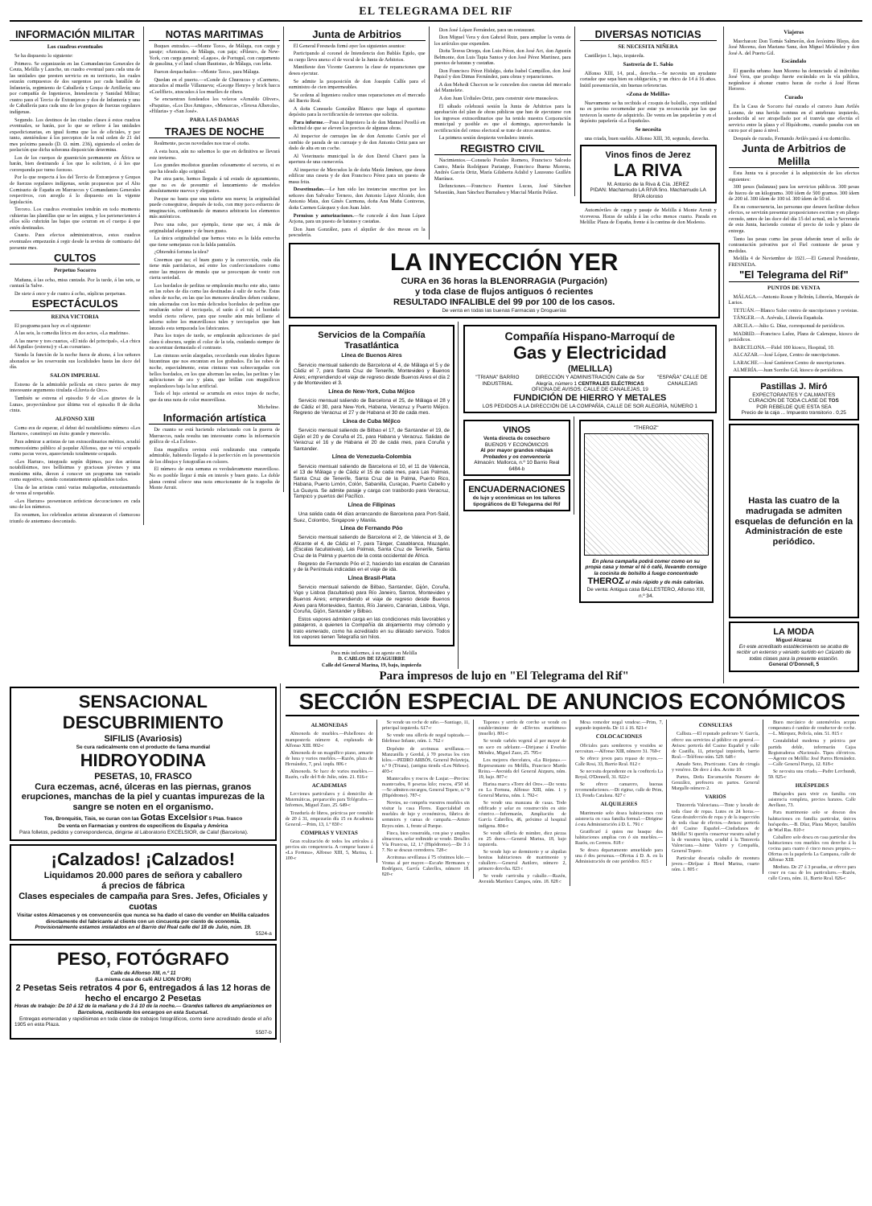EL TELEGRAMA DEL RIF
INFORMACIÓN MILITAR
Los cuadros eventuales
Se ha dispuesto lo siguiente:
Primero. Se organizarán en las Comandancias Generales de Ceuta, Melilla y Larache, un cuadro eventual para cada una de las unidades que presten servicio en su territorio, los cuales estarán compuestos de dos sargentos por cada batallón de Infantería, regimiento de Caballería y Grupo de Artillería; uno por compañía de Ingenieros, Intendencia y Sanidad Militar; cuatro para el Tercio de Extranjeros y dos de Infantería y uno de Caballería para cada uno de los grupos de fuerzas regulares indígenas.
Segundo. Los destinos de las citadas clases á estos cuadros eventuales, se harán, por lo que se refiere á las unidades expedicionarias, en igual forma que los de oficiales, y por tanto, ateniéndose á los preceptos de la real orden de 21 del mes próximo pasado (D. O. núm. 236), siguiendo el orden de prelación que dicha soberana disposición determina.
Los de los cuerpos de guarnición permanente en África se harán, bien destinando á los que lo soliciten, ó á los que corresponda por turno forzoso.
Por lo que respecta á los del Tercio de Extranjeros y Grupos de fuerzas regulares indígenas, serán propuestos por el Alto Comisario de España en Marruecos y Comandantes Generales respectivos, con arreglo á lo dispuesto en la vigente legislación.
Tercero. Los cuadros eventuales tendrán en todo momento cubiertas las plantillas que se les asigna, y los pertenecientes á ellos sólo cubrirán las bajas que ocurran en el cuerpo á que estén destinados.
Cuarto. Para efectos administrativos, estos cuadros eventuales empezarán á regir desde la revista de comisario del presente mes.
CULTOS
Perpetuo Socorro
Mañana, á las ocho, misa cantada. Por la tarde, á las seis, se cantará la Salve.
De siete á once y de cuatro á ocho, súplicas perpetuas.
ESPECTÁCULOS
REINA VICTORIA
El programa para hoy es el siguiente:
A las seis, la comedia lírica en dos actos, «La madrina».
A las nueve y tres cuartos, «El nido del principal», «La chica del Aguila» (estreno) y «Las corsarias».
Siendo la función de la noche fuera de abono, á los señores abonados se les reservarán sus localidades hasta las doce del día.
SALON IMPERIAL
Estreno de la admirable película en cinco partes de muy interesante argumento titulada «Lluvia de Oro».
También se estrena el episodio 9 de «Los ginetes de la Luna», proyectándose por última vez el episodio 8 de dicha cinta.
ALFONSO XIII
Como era de esperar, el debut del notabilísimo número «Les Harturs», constituyó un éxito grande y merecido.
Para admirar a artistas de tan extraordinarios méritos, acudió numerosísimo público al popular Alfonso, que se vió ocupado como pocas veces, apareciendo totalmente ocupado.
«Les Hartur», integrado según dijimos, por dos artistas notabilísimos, tres bellísimas y graciosas jóvenes y una monísima niña, dieron á conocer un programa tan variado como sugestivo, siendo constantemente aplaudidos todos.
Una de las artistas cantó varias malagueñas, entusiasmando de veras al respetable.
«Les Harturs» presentaron artísticas decoraciones en cada uno de los números.
En resumen, los celebrados artistas alcanzaron el clamoroso triunfo de antemano descontado.
NOTAS MARITIMAS
Buques entrados.—«Monte Toro», de Málaga, con carga y pasaje; «Antonia», de Málaga, con paja; «Fileur», de New-York, con carga general; «Lagos», de Portugal, con cargamento de gasolina, y el laud «Juan Bautista», de Málaga, con leña.
Fueron despachados—«Monte Toro», para Málaga.
Quedan en el puerto.—«Conde de Churruca» y «Carmen», atracados al muelle Villanueva; «George Henry» y brick barca «Coelffiet», atracados á los muelles de ribera.
Se encuentran fondeados los veleros «Arnaldo Oliver», «Paquita», «Los Dos Amigos», «Menorca», «Teresa Alberola», «Hilaria» y «San José».
PARA LAS DAMAS
TRAJES DE NOCHE
Realmente, pocas novedades nos trae el otoño.
A esta hora, aún no sabemos lo que en definitiva se llevará este invierno.
Los grandes modistos guardan celosamente el secreto, si es que ha ideado algo original.
Por otra parte, hemos llegado á tal estado de agotamiento, que no es de presumir el lanzamiento de modelos absolutamente nuevos y elegantes.
Porque no basta que una toilette sea nueva; la originalidad puede conseguirse, después de todo, con muy poco esfuerzo de imaginación, combinando de manera arbitraria los elementos más auténticos.
Pero una robe, por ejemplo, tiene que ser, á más de originalidad elegante y de buen gusto.
La única originalidad que hemos visto es la falda estrecha que tiene semejanza con la falda pantalón.
¿Obtendrá fortuna la idea?
Creemos que no; el buen gusto y la corrección, cada día tiene más partidarios, así entre los confeccionadores como entre las mujeres de mundo que se preocupan de vestir con cierta seriedad.
Los bordados de perlitas se emplearán mucho este año, tanto en las robes de día como las destinadas á salir de noche. Estas robes de noche, en las que los menores detalles deben cuidarse, irán adornadas con los más delicados bordados de perlitas que resaltarán sobre el terciopelo, el satín ó el tul; el bordado tendrá cierto relieve, para que resulte aún más brillante el adorno sobre los maravillosos tules y terciopelos que han lanzado esta temporada los fabricantes.
Para los trajes de tarde, se emplearán aplicaciones de piel clara ú obscura, según el color de la tela, cuidando siempre de no acentuar demasiado el contraste.
Las cinturas serán alargadas, recordando esas ideales figuras bizantinas que nos encantan en los grabados. En las robes de noche, especialmente, estas cinturas van sobrecargadas con bellos bordados, en los que alternan las sedas, las perlitas y las aplicaciones de oro y plata, que brillan con magníficos resplandores bajo la luz artificial.
Todo el lujo oriental se acumula en estos trajes de noche, que da una nota de color maravillosa.
Micheline.
Información artística
De cuanto se está haciendo relacionado con la guerra de Marruecos, nada resulta tan interesante como la información gráfica de «La Esfera».
Esta magnífica revista está realizando una campaña admirable, habiendo llegado á la perfección en la presentación de los dibujos y fotografías en colores.
El número de esta semana es verdaderamente maravilloso. No es posible llegar á más en interés y buen gusto. La doble plana central ofrece una nota emocionante de la tragedia de Monte Arruit.
Junta de Arbitrios
El General Fresneda firmó ayer los siguientes asuntos:
Participando al coronel de Intendencia don Bablás Egido, que su cargo lleva anexo el de vocal de la Junta de Arbitrios.
Manifieste don Vicente Guerrero la clase de reparaciones que desea ejecutar.
Se admite la proposición de don Joaquín Callís para el suministro de cien impermeables.
Se ordena al Ingeniero realice unas reparaciones en el mercado del Barrio Real.
A doña Consuelo González Blanco que haga el oportuno depósito para la rectificación de terrenos que solicita.
Para informe.—Pasa al Ingeniero la de don Manuel Perelló en solicitud de que se eleven los precios de algunas obras.
Al inspector de carruajes las de don Antonio Cortés por el cambio de parada de un carruaje y de don Antonio Ortiz para ser dado de alta en un coche.
Al Veterinario municipal la de don David Charvi para la apertura de una carnecería.
Al inspector de Mercados la de doña María Jiménez, que desea edificar una caseta y de don Francisco Pérez para un puesto de masa frita.
Desestimadas.—Le han sido las instancias suscritas por los señores don Salvador Ternero, don Antonio López Alcaide, don Antonio Mata, don Ginés Carmona, doña Ana Maña Contreras, doña Carmen Gázquez y don Juan Jalet.
Permisos y autorizaciones.—Se concede á don Juan López Arjona, para un puesto de batatas y castañas.
Don Juan González, para el alquiler de dos mesas en la pescadería.
Don José López Fernández, para un restaurant.
Don Miguel Vera y don Gabriel Ruiz, para ampliar la venta de los artículos que expenden.
Doña Teresa Ortega, don Luis Pérez, don José Act, don Agustín Belmonte, don Luis Tapia Santos y don José Pérez Martínez, para puestos de batatas y castañas.
Don Francisco Pérez Hidalgo, doña Isabel Campillos, don José Papiol y don Dimas Fernández, para obras y reparaciones.
A don Mehedi Chocron se le conceden dos casetas del mercado del Mantelete.
A don Juan Urdiales Ortiz, para construir siete mausoleos.
El sábado celebrará sesión la Junta de Arbitrios para la aprobación del plan de obras públicas que han de ejecutarse con los ingresos extraordinarios que ha tenido nuestra Corporación municipal y posible es que el domingo, aprovechando la rectificación del censo electoral se trate de otros asuntos.
La primera sesión despierta verdadero interés.
REGISTRO CIVIL
Nacimientos.—Consuelo Perales Romero, Francisco Salcedo Castro, María Rodríguez Pariange, Francisco Bueno Moreno, Andrés García Ortiz, María Gilaberta Adalid y Laureano Guillén Martínez.
Defunciones.—Francisco Fuentes Lucas, José Sánchez Sebastián, Juan Sánchez Barnabeu y Marcial Martín Peláez.
DIVERSAS NOTICIAS
SE NECESITA NIÑERA
Castillejos 1, bajo, izquierda.
Sastrería de E. Sabio
Alfonso XIII, 14, pral., derecha.—Se necesita un ayudante cortador que sepa bien su obligación, y un chico de 14 á 16 años. Inútil presentación, sin buenas referencias.
«Zona de Melilla»
Nuevamente se ha recibido el croquis de bolsillo, cuya utilidad no es preciso recomendar por estar ya reconocida por los que tuvieron la suerte de adquirirlo. De venta en las papelerías y en el depósito papelería «La Española».
Se necesita
una criada, buen sueldo. Alfonso XIII, 30, segundo, derecha.
Vinos finos de Jerez
LA RIVA
M. Antonio de la Riva & Cía. JEREZ
PIDAN: Macharnudo LA RIVA fino. Macharnudo LA RIVA oloroso
Automóviles de carga y pasaje de Melilla á Monte Arruit y viceversa. Horas de salida á las ocho menos cuarto. Parada en Melilla: Plaza de España, frente á la cantina de don Modesto.
LA INYECCIÓN YER
CURA en 36 horas la BLENORRAGIA (Purgación)
y toda clase de flujos antiguos ó recientes
RESULTADO INFALIBLE del 99 por 100 de los casos.
De venta en todas las buenas Farmacias y Droguerías
Servicios de la Compañía Trasatlántica
Línea de Buenos Aires
Servicio mensual saliendo de Barcelona el 4, de Málaga el 5 y de Cádiz el 7, para Santa Cruz de Tenerife, Montevideo y Buenos Aires; emprendiendo el viaje de regreso desde Buenos Aires el día 2 y de Montevideo el 3.
Línea de New-York, Cuba Méjico
Servicio mensual saliendo de Barcelona el 25, de Málaga el 28 y de Cádiz el 30, para New-York, Habana, Veracruz y Puerto Méjico. Regreso de Veracruz el 27 y de Habana el 30 de cada mes.
Línea de Cuba Méjico
Servicio mensual saliendo de Bilbao el 17, de Santander el 19, de Gijón el 20 y de Coruña el 21, para Habana y Veracruz. Salidas de Veracruz el 16 y de Habana el 20 de cada mes, para Coruña y Santander.
Línea de Venezuela-Colombia
Servicio mensual saliendo de Barcelona el 10, el 11 de Valencia, el 13 de Málaga y de Cádiz el 15 de cada mes, para Las Palmas, Santa Cruz de Tenerife, Santa Cruz de la Palma, Puerto Rico, Habana, Puerto Limón, Colón, Sabanilla, Curaçao, Puerto Cabello y La Guayra. Se admite pasaje y carga con trasbordo para Veracruz, Tampico y puertos del Pacífico.
Línea de Filipinas
Una salida cada 44 días arrancando de Barcelona para Port-Saíd, Suez, Colombo, Singapore y Manila.
Línea de Fernando Póo
Servicio mensual saliendo de Barcelona el 2, de Valencia el 3, de Alicante el 4, de Cádiz el 7, para Tánger, Casablanca, Mazagán, (Escalas facultativas), Las Palmas, Santa Cruz de Tenerife, Santa Cruz de la Palma y puertos de la costa occidental de África.
Regreso de Fernando Póo el 2, haciendo las escalas de Canarias y de la Península indicadas en el viaje de ida.
Línea Brasil-Plata
Servicio mensual saliendo de Bilbao, Santander, Gijón, Coruña, Vigo y Lisboa (facultativa) para Río Janeiro, Santos, Montevideo y Buenos Aires; emprendiendo el viaje de regreso desde Buenos Aires para Montevideo, Santos, Río Janeiro, Canarias, Lisboa, Vigo, Coruña, Gijón, Santander y Bilbao.
Estos vapores admiten carga en las condiciones más favorables y pasajeros, a quienes la Compañía da alojamiento muy cómodo y trato esmerado, como ha acreditado en su dilatado servicio. Todos los vapores tienen Telegrafía sin hilos.
Para más informes, á su agente en Melilla
D. CARLOS DE IZAGUIRRE
Calle del General Marina, 19, bajo, izquierda
Compañía Hispano-Marroquí de
Gas y Electricidad
(MELILLA)
"TRIANA" BARRIO INDUSTRIAL DIRECCIÓN Y ADMINISTRACIÓN Calle de Sor Alegría, número 1 CENTRALES ELÉCTRICAS
"ESPAÑA" CALLE DE CANALEJAS
OFICINA DE AVISOS: CALLE DE CANALEJAS, 19
FUNDICIÓN DE HIERRO Y METALES
LOS PEDIDOS A LA DIRECCIÓN DE LA COMPAÑÍA, CALLE DE SOR ALEGRÍA, NÚMERO 1
VINOS
Venta directa de cosechero
BUENOS Y ECONÓMICOS
Al por mayor grandes rebajas
Probados y os convencería
Almacén: Mallorca, n.º 10 Barrio Real
6484-b
ENCUADERNACIONES
de lujo y económicas en los talleres tipográficos de El Telegarma del Rif
"THEROZ"
En plena campaña podrá comer como en su propia casa y tomar el té ó café, llevando consigo la cocinita de bolsillo á fuego concentrado THEROZ el más rápido y de más calorías.
De venta: Antigua casa BALLESTERO, Alfonso XIII, n.º 34.
Para impresos de lujo en "El Telegrama del Rif"
Viajeros
Marcharon: Don Tomás Salmerón, don Jerónimo Blaya, don José Moreno, don Mariano Sanz, don Miguel Meléndez y don José A. del Puerto Gil.
Escándalo
El guardia urbano Juan Moreno ha denunciado al individuo José Vera, que produjo fuerte escándalo en la vía pública, negándose á abonar cuatro horas de coche á José Heras Herrero.
Curado
En la Casa de Socorro fué curado el carrero Juan Avilés Lozano, de una herida contusa en el antebrazo izquierdo, producida al ser atropellado por el tranvía que efectúa el servicio entre la plaza y el Hipódromo, cuando pasaba con un carro por el paso á nivel.
Después de curado, Fernando Avilés pasó á su domicilio.
Junta de Arbitrios de Melilla
Esta Junta va á proceder á la adquisición de los efectos siguientes:
300 pesos (balanzas) para los servicios públicos. 300 pesas de hierro de un kilogramo. 300 ídem de 500 gramos. 300 ídem de 200 id. 300 ídem de 100 id. 300 ídem de 50 id.
En su consecuencia, las personas que deseen facilitar dichos efectos, se servirán presentar proposiciones escritas y en pliego cerrado, antes de las doce del día 15 del actual, en la Secretaría de esta Junta, haciendo constar el precio de todo y plazo de entrega.
Tanto las pesas como las pesas deberán tener el sello de contrastación privativa por el Fiel contraste de pesas y medidas.
Melilla 4 de Noviembre de 1921.—El General Presidente, FRESNEDA.
"El Telegrama del Rif"
PUNTOS DE VENTA
MÁLAGA.—Antonio Rosas y Beltrán, Librería, Marqués de Larios.
TETUÁN.—Blanco Soler centro de suscripciones y revistas.
TÁNGER.—A. Arévalo, Librería Española.
ARCILA.—Julio G. Díaz, corresponsal de periódicos.
MADRID.—Francisco Lafez, Plaza de Calenque, kiosco de periódicos.
BARCELONA.—Fidel 100 kiosco, Hospital, 10.
ALCAZAR.—José López, Centro de suscripciones.
LARACHE.—José Gutiérrez Centro de suscripciones.
ALMERÍA.—Juan Sorribo Gil, kiosco de periódicos.
Pastillas J. Miró
EXPECTORANTES Y CALMANTES
CURACIÓN DE TODA CLASE DE TOS
POR REBELDE QUE ESTA SEA
Precio de la caja ... Impuesto transitorio . 0,25
Hasta las cuatro de la madrugada se admiten esquelas de defunción en la Administración de este periódico.
LA MODA
Miguel Alcaraz
En este acreditado establecimiento se acaba de recibir un extenso y variado surtido en Calzado de todas clases para la presente estación.
General O'Donnell, 5
SENSACIONAL DESCUBRIMIENTO
SIFILIS (Avariosis)
Se cura radicalmente con el producto de fama mundial
HIDROYODINA
PESETAS, 10, FRASCO
Cura eczemas, acné, úlceras en las piernas, granos erupciones, manchas de la piel y cuantas impurezas de la sangre se noten en el organismo.
Tos, Bronquitis, Tisis, se curan con las Gotas Excelsior 5 Ptas. frasco
De venta en Farmacias y centros de específicos de España y América
Para folletos, pedidos y correspondencia, dirigirse al Laboratorio EXCELSIOR, de Calaf (Barcelona).
¡Calzados! ¡Calzados!
Liquidamos 20.000 pares de señora y caballero
á precios de fábrica
Clases especiales de campaña para Sres. Jefes, Oficiales y cuotas
Visitar estos Almacenes y os convenceréis que nunca se ha dado el caso de vender en Melilla calzados directamente del fabricante al cliente con un cincuenta por ciento de economía.
Provisionalmente estamos instalados en el Barrio del Real calle del 18 de Julio, núm. 19.
5524-a
PESO, FOTÓGRAFO
Calle de Alfonso XIII, n.º 11
(La misma casa de café AU LION D'OR)
2 Pesetas Seis retratos 4 por 6, entregados á las 12 horas de hecho el encargo 2 Pesetas
Horas de trabajo: De 10 á 12 de la mañana y de 3 á 10 de la noche.— Grandes talleres de ampliaciones en Barcelona, recibiendo los encargos en esta Sucursal.
Entregas esmeradas y rapidísimas en toda clase de trabajos fotográficos, como tiene acreditado desde el año 1905 en esta Plaza.
5507-b
SECCIÓN ESPECIAL DE ANUNCIOS ECONÓMICOS
ALMONEDAS
Almoneda de muebles.—Pabellones de mampostería número 4, explanada de Alfonso XIII. 802-c
Almoneda de un magnífico piano, armario de luna y varios muebles.—Razón, plaza de Hernández, 7, pral. izqda. 806 c
Almoneda. Se hace de varios muebles.—Razón, calle del 8 de Julio, núm. 21. 816-c
ACADEMIAS
Lecciones particulares y á domicilio de Matemáticas, preparación para Telégrafos.—Informes, Miguel Zazo, 25. 649-c
Teneduría de libros, prácticas por contable de 20 á 31, empezarán día 15 en Academia General.—Prim, 13, 1.º 830 c
COMPRAS Y VENTAS
Gran realización de todos los artículos á precios sin competencia. A comprar barato á «La Fortuna», Alfonso XIII, 5, Marina, 1. 100-c
Se vende un coche de niño.—Santiago, 11, principal izquierda. 617-c
Se vende una sillería de nogal tapizada.—Ildefonso Infante, núm. 1. 762 c
Depósito de aceitunas sevillanas.—Manzanilla y Gordal, á 70 pesetas los cien kilos.—PEDRO ARBÓS, General Polavieja, n.º 9 (Triana), (antigua tienda «Los Niños»). 403-c
Mantecados y roscos de Laujar.—Precios: mantecados, 8 pesetas kilo; roscos, 4'50 id.—Se admiten encargos, General Topete, n.º 9 (Hipódromo). 787-c
Novios, no compréis vuestros muebles sin visitar la casa Flores. Especialidad en muebles de lujo y económicos, fábrica de sommiers y camas de campaña.—Arturo Reyes núm. 1, frente al Parque.
Finca, bien construída, con piso y amplios almacenes, solar redimido se vende. Detalles Vía Francesa, 12, 1.º (Hipódromo).—De 3 á 7. No se desean corredores. 728-c
Aceitunas sevillanas á 75 céntimos kilo.—Ventas al por mayor.—Escaño Hermanos y Rodríguez, García Cabrelles, número 18. 820-c
Tapones y serrín de corcho se vende en establecimiento de «Efectos marítimos» (muelle). 801-c
Se vende carbón vegetal al por mayor de un saco en adelante.—Dirijanse á Evsebio Méndez, Miguel Zazo, 25. 795-c
Los mejores chocolates, «La Riojana».—Representante en Melilla, Francisco Martín Reina.—Avenida del General Aizpuru, núm. 19, bajo. 807-c
Harina marca «Torre del Oro».—De venta en La Fortuna, Alfonso XIII, núm. 1 y General Marina, núm. 1. 792-c
Se vende una manzana de casas. Todo edificado y solar en construcción en sitio céntrico.—Informarán, Ampliación de García Cabrelles, 46, próximo al hospital indígena. 804-c
Se vende sillería de mimbre, diez piezas en 25 duros.—General Marina, 18, bajo izquierda.
Se vende lujo so dormitorio y se alquilan bonitas habitaciones de matrimonio y caballero.—General Astilero, número 2, primero derecha. 823 c
Se vende carricuba y caballo.—Razón, Avenida Martínez Campos, núm. 18. 828 c
Mesa comedor nogal vendese.—Prim, 7, segundo izquierda. De 11 á 16. 821-c
COLOCACIONES
Oficiales para sombreros y vestidos se necesitan.—Alfonso XIII, número 31. 769-c
Se ofrece joven para repaso de reyes.—Calle Rosi, 33, Barrio Real. 812 c
Se necesita dependiente en la confitería La Royal, O'Donnell, 31. 822-c
Se ofrece camarero, buenas recomendaciones.—Di rigirse, calle de Prim, 13, Fonda Catalana. 827 c
ALQUILERES
Matrimonio solo desea habitaciones con asistencia en casa familia formal.—Dirigirse á esta Administración á D. L. 791 c
Gratificaré á quien me busque dos habitaciones amplias con ó sin muebles.—Razón, en Correos. 818 c
Se desea departamento amueblado para una ó dos personas.—Ofertas á D. A. en la Administración de este periódico. 815 c
CONSULTAS
Callista.—El reputado pedicuro V. García, ofrece sus servicios al público en general.—Avisos: portería del Casino Español y calle de Castilla, 11, principal izquierda, barrio Real.—Teléfono núm. 529. 648 c
Amado Soto, Practicante. Cura de cirugía y venéreo. De doce á dos. Aceite 10.
Partos, Doña Encarnación Navarro de González, profesora en partos. General Margallo número 2.
VARIOS
Tintorería Valenciana.—Tinte y lavado de toda clase de ropas. Lutos en 24 horas.—Gran desinfección de ropa y de la inspección de toda clase de efectos.—Avisos: portería del Casino Español.—Ciudadanos de Melilla! Si queréis conservar vuestra salud y la de vuestros hijos, acudid á la Tintorería Valenciana.—Jaime Valero y Compañía, General Topete.
Particular desearía caballo de montura joven.—Diríjase á Hotel Marina, cuarto núm. 1. 805 c
Buen mecánico de automóviles acepta compostura ó cambio de conductor de coche.—L. Márquez, Policía, núm. 51. 815 c
Contabilidad moderna y práctica por partida doble, informarán Cajas Registradoras «Nacional». Tipos eléctricos.—Agente en Melilla: José Parres Hernández.—Calle General Pareja, 12. 818-c
Se necesita una criada.—Padre Lerchundi, 59. 825-c
HUÉSPEDES
Huéspedes para vivir en familia con asistencia completa, precios baratos. Calle Avellano, 73.
Para matrimonio solo se desean dos habitaciones en familia particular, únicos huéspedes.—B. Díaz, Plana Mayor, batallón de Wad Ras. 810-c
Caballero solo desea en casa particular dos habitaciones con muebles con derecho á la cocina para cuatro ó cinco meses propios.—Ofertas en la papelería La Campana, calle de Alfonso XIII.
Modista. De 27 á 3 pesadas, se ofrece para coser en casa de los particulares.—Razón, calle Ceuta, núm. 11, Barrio Real. 826-c